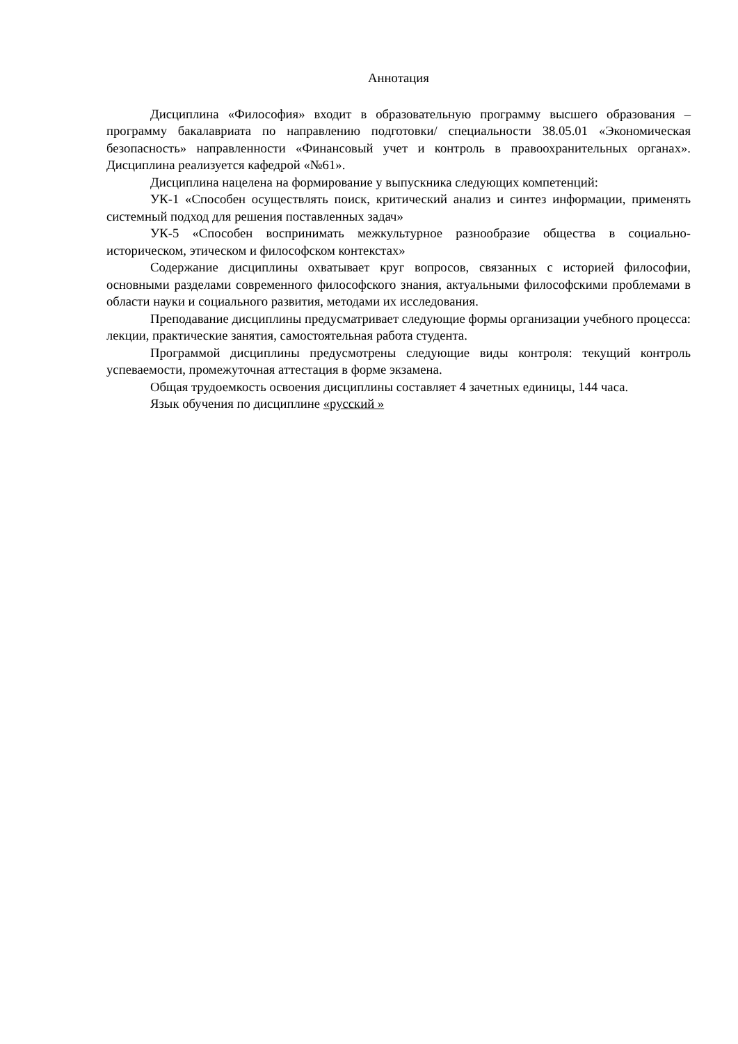Аннотация
Дисциплина «Философия» входит в образовательную программу высшего образования – программу бакалавриата по направлению подготовки/ специальности 38.05.01 «Экономическая безопасность» направленности «Финансовый учет и контроль в правоохранительных органах». Дисциплина реализуется кафедрой «№61».
Дисциплина нацелена на формирование у выпускника следующих компетенций:
УК-1 «Способен осуществлять поиск, критический анализ и синтез информации, применять системный подход для решения поставленных задач»
УК-5 «Способен воспринимать межкультурное разнообразие общества в социально-историческом, этическом и философском контекстах»
Содержание дисциплины охватывает круг вопросов, связанных с историей философии, основными разделами современного философского знания, актуальными философскими проблемами в области науки и социального развития, методами их исследования.
Преподавание дисциплины предусматривает следующие формы организации учебного процесса: лекции, практические занятия, самостоятельная работа студента.
Программой дисциплины предусмотрены следующие виды контроля: текущий контроль успеваемости, промежуточная аттестация в форме экзамена.
Общая трудоемкость освоения дисциплины составляет 4 зачетных единицы, 144 часа.
Язык обучения по дисциплине «русский »